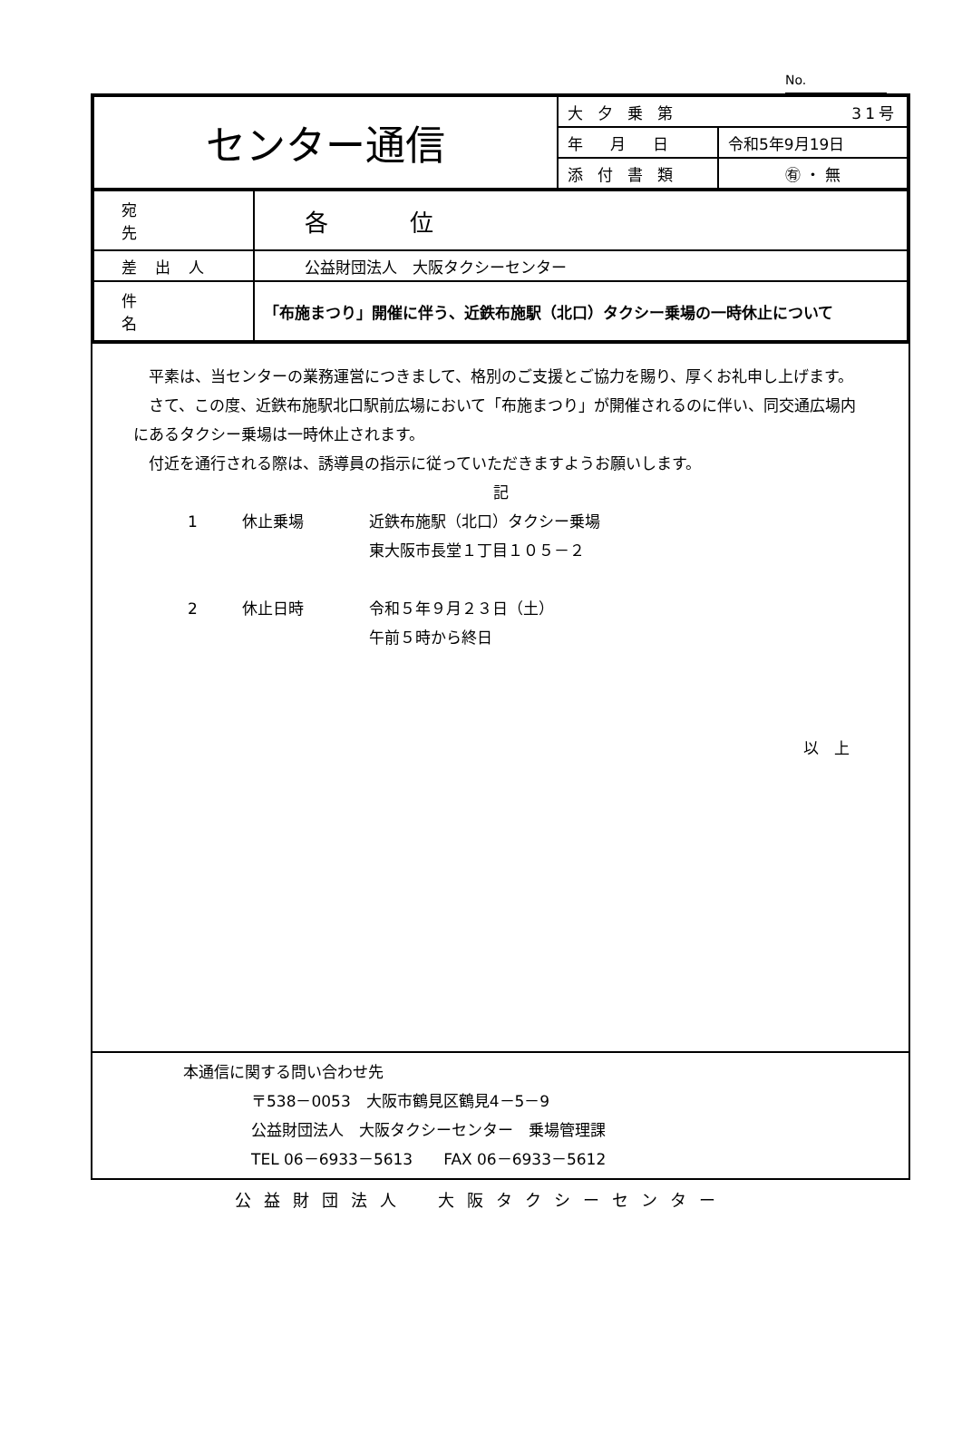No.
| センター通信 | 大夕乗第 31号 | |
| | 年月日 | 令和5年9月19日 |
| | 添付書類 | ㊒ ・ 無 |
| 宛先 | 各位 |
| 差出人 | 公益財団法人 大阪タクシーセンター |
| 件名 | 「布施まつり」開催に伴う、近鉄布施駅（北口）タクシー乗場の一時休止について |
　平素は、当センターの業務運営につきまして、格別のご支援とご協力を賜り、厚くお礼申し上げます。
　さて、この度、近鉄布施駅北口駅前広場において「布施まつり」が開催されるのに伴い、同交通広場内にあるタクシー乗場は一時休止されます。
　付近を通行される際は、誘導員の指示に従っていただきますようお願いします。
記
1 休止乗場 近鉄布施駅（北口）タクシー乗場
東大阪市長堂１丁目１０５－２
2 休止日時 令和５年９月２３日（土）
午前５時から終日
以　上
本通信に関する問い合わせ先
〒538－0053　大阪市鶴見区鶴見4－5－9
公益財団法人　大阪タクシーセンター　乗場管理課
TEL 06－6933－5613　　FAX 06－6933－5612
公益財団法人　大阪タクシーセンター